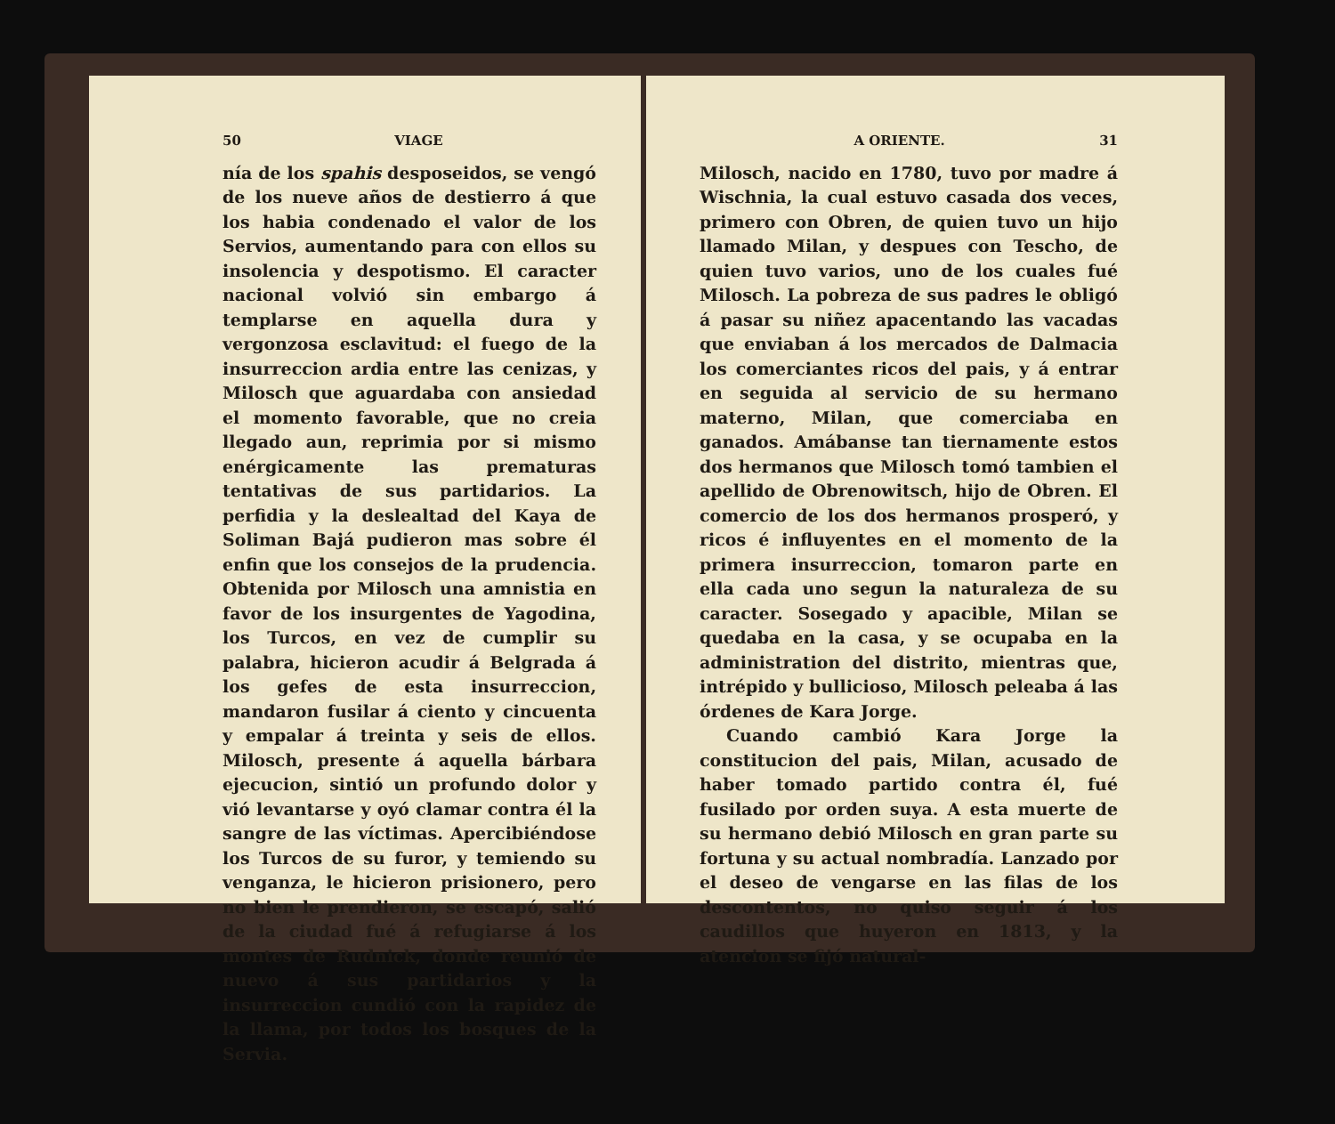50 VIAGE
nía de los spahis desposeidos, se vengó de los nueve años de destierro á que los habia condenado el valor de los Servios, aumentando para con ellos su insolencia y despotismo. El caracter nacional volvió sin embargo á templarse en aquella dura y vergonzosa esclavitud: el fuego de la insurreccion ardia entre las cenizas, y Milosch que aguardaba con ansiedad el momento favorable, que no creia llegado aun, reprimia por si mismo enérgicamente las prematuras tentativas de sus partidarios. La perfidia y la deslealtad del Kaya de Soliman Bajá pudieron mas sobre él enfin que los consejos de la prudencia. Obtenida por Milosch una amnistia en favor de los insurgentes de Yagodina, los Turcos, en vez de cumplir su palabra, hicieron acudir á Belgrada á los gefes de esta insurreccion, mandaron fusilar á ciento y cincuenta y empalar á treinta y seis de ellos. Milosch, presente á aquella bárbara ejecucion, sintió un profundo dolor y vió levantarse y oyó clamar contra él la sangre de las víctimas. Apercibiéndose los Turcos de su furor, y temiendo su venganza, le hicieron prisionero, pero no bien le prendieron, se escapó, salió de la ciudad fué á refugiarse á los montes de Rudnick, donde reunió de nuevo á sus partidarios y la insurreccion cundió con la rapidez de la llama, por todos los bosques de la Servia.
A ORIENTE. 31
Milosch, nacido en 1780, tuvo por madre á Wischnia, la cual estuvo casada dos veces, primero con Obren, de quien tuvo un hijo llamado Milan, y despues con Tescho, de quien tuvo varios, uno de los cuales fué Milosch. La pobreza de sus padres le obligó á pasar su niñez apacentando las vacadas que enviaban á los mercados de Dalmacia los comerciantes ricos del pais, y á entrar en seguida al servicio de su hermano materno, Milan, que comerciaba en ganados. Amábanse tan tiernamente estos dos hermanos que Milosch tomó tambien el apellido de Obrenowitsch, hijo de Obren. El comercio de los dos hermanos prosperó, y ricos é influyentes en el momento de la primera insurreccion, tomaron parte en ella cada uno segun la naturaleza de su caracter. Sosegado y apacible, Milan se quedaba en la casa, y se ocupaba en la administration del distrito, mientras que, intrépido y bullicioso, Milosch peleaba á las órdenes de Kara Jorge.
Cuando cambió Kara Jorge la constitucion del pais, Milan, acusado de haber tomado partido contra él, fué fusilado por orden suya. A esta muerte de su hermano debió Milosch en gran parte su fortuna y su actual nombradía. Lanzado por el deseo de vengarse en las filas de los descontentos, no quiso seguir á los caudillos que huyeron en 1813, y la atencion se fijó natural-